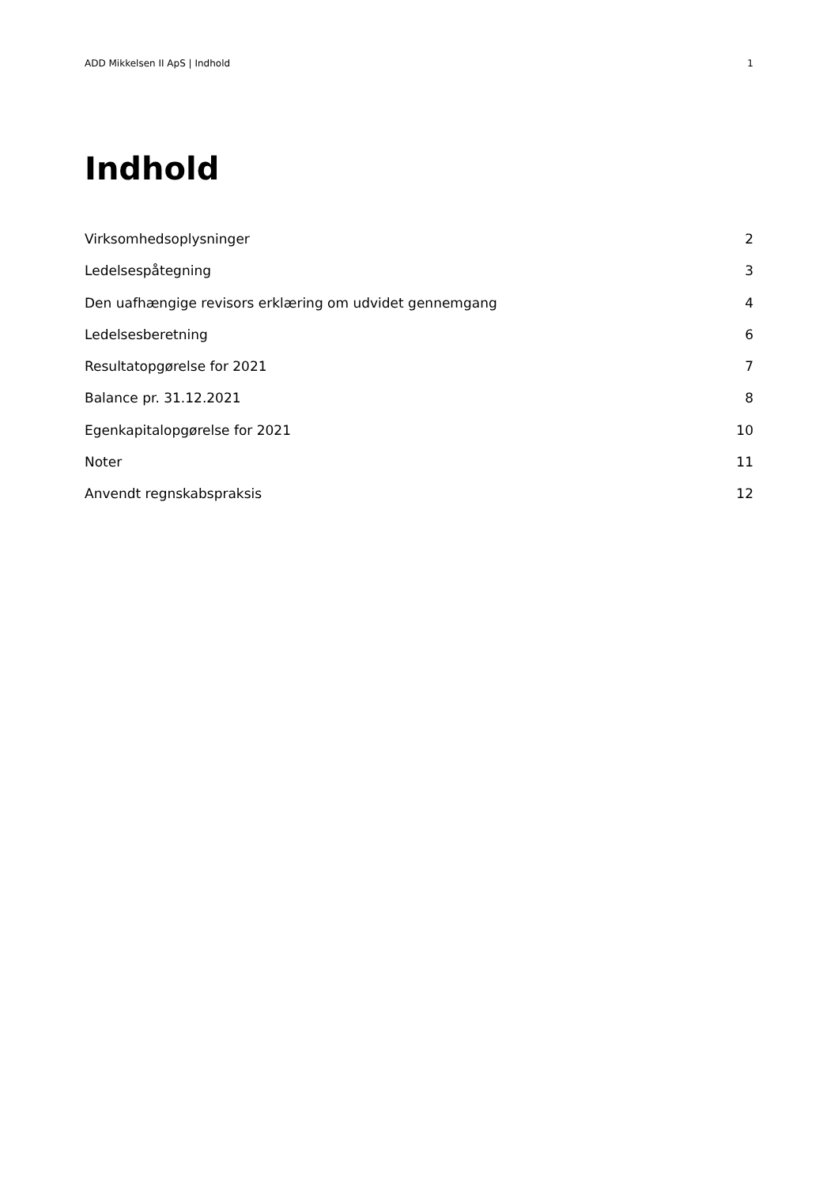ADD Mikkelsen II ApS | Indhold 1
Indhold
Virksomhedsoplysninger 2
Ledelsespåtegning 3
Den uafhængige revisors erklæring om udvidet gennemgang 4
Ledelsesberetning 6
Resultatopgørelse for 2021 7
Balance pr. 31.12.2021 8
Egenkapitalopgørelse for 2021 10
Noter 11
Anvendt regnskabspraksis 12